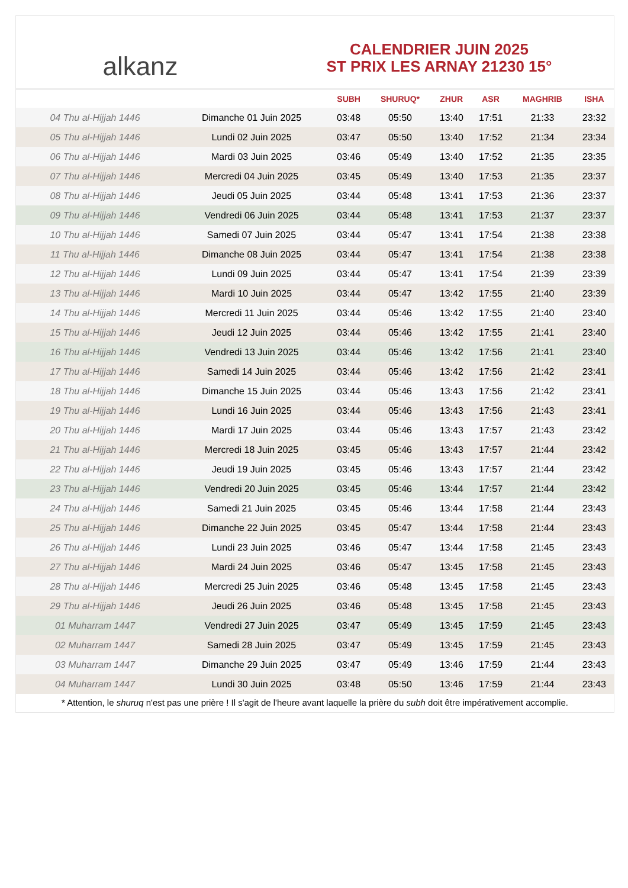alkanz
CALENDRIER JUIN 2025
ST PRIX LES ARNAY 21230 15°
| | | SUBH | SHURUQ* | ZHUR | ASR | MAGHRIB | ISHA |
| --- | --- | --- | --- | --- | --- | --- | --- |
| 04 Thu al-Hijjah 1446 | Dimanche 01 Juin 2025 | 03:48 | 05:50 | 13:40 | 17:51 | 21:33 | 23:32 |
| 05 Thu al-Hijjah 1446 | Lundi 02 Juin 2025 | 03:47 | 05:50 | 13:40 | 17:52 | 21:34 | 23:34 |
| 06 Thu al-Hijjah 1446 | Mardi 03 Juin 2025 | 03:46 | 05:49 | 13:40 | 17:52 | 21:35 | 23:35 |
| 07 Thu al-Hijjah 1446 | Mercredi 04 Juin 2025 | 03:45 | 05:49 | 13:40 | 17:53 | 21:35 | 23:37 |
| 08 Thu al-Hijjah 1446 | Jeudi 05 Juin 2025 | 03:44 | 05:48 | 13:41 | 17:53 | 21:36 | 23:37 |
| 09 Thu al-Hijjah 1446 | Vendredi 06 Juin 2025 | 03:44 | 05:48 | 13:41 | 17:53 | 21:37 | 23:37 |
| 10 Thu al-Hijjah 1446 | Samedi 07 Juin 2025 | 03:44 | 05:47 | 13:41 | 17:54 | 21:38 | 23:38 |
| 11 Thu al-Hijjah 1446 | Dimanche 08 Juin 2025 | 03:44 | 05:47 | 13:41 | 17:54 | 21:38 | 23:38 |
| 12 Thu al-Hijjah 1446 | Lundi 09 Juin 2025 | 03:44 | 05:47 | 13:41 | 17:54 | 21:39 | 23:39 |
| 13 Thu al-Hijjah 1446 | Mardi 10 Juin 2025 | 03:44 | 05:47 | 13:42 | 17:55 | 21:40 | 23:39 |
| 14 Thu al-Hijjah 1446 | Mercredi 11 Juin 2025 | 03:44 | 05:46 | 13:42 | 17:55 | 21:40 | 23:40 |
| 15 Thu al-Hijjah 1446 | Jeudi 12 Juin 2025 | 03:44 | 05:46 | 13:42 | 17:55 | 21:41 | 23:40 |
| 16 Thu al-Hijjah 1446 | Vendredi 13 Juin 2025 | 03:44 | 05:46 | 13:42 | 17:56 | 21:41 | 23:40 |
| 17 Thu al-Hijjah 1446 | Samedi 14 Juin 2025 | 03:44 | 05:46 | 13:42 | 17:56 | 21:42 | 23:41 |
| 18 Thu al-Hijjah 1446 | Dimanche 15 Juin 2025 | 03:44 | 05:46 | 13:43 | 17:56 | 21:42 | 23:41 |
| 19 Thu al-Hijjah 1446 | Lundi 16 Juin 2025 | 03:44 | 05:46 | 13:43 | 17:56 | 21:43 | 23:41 |
| 20 Thu al-Hijjah 1446 | Mardi 17 Juin 2025 | 03:44 | 05:46 | 13:43 | 17:57 | 21:43 | 23:42 |
| 21 Thu al-Hijjah 1446 | Mercredi 18 Juin 2025 | 03:45 | 05:46 | 13:43 | 17:57 | 21:44 | 23:42 |
| 22 Thu al-Hijjah 1446 | Jeudi 19 Juin 2025 | 03:45 | 05:46 | 13:43 | 17:57 | 21:44 | 23:42 |
| 23 Thu al-Hijjah 1446 | Vendredi 20 Juin 2025 | 03:45 | 05:46 | 13:44 | 17:57 | 21:44 | 23:42 |
| 24 Thu al-Hijjah 1446 | Samedi 21 Juin 2025 | 03:45 | 05:46 | 13:44 | 17:58 | 21:44 | 23:43 |
| 25 Thu al-Hijjah 1446 | Dimanche 22 Juin 2025 | 03:45 | 05:47 | 13:44 | 17:58 | 21:44 | 23:43 |
| 26 Thu al-Hijjah 1446 | Lundi 23 Juin 2025 | 03:46 | 05:47 | 13:44 | 17:58 | 21:45 | 23:43 |
| 27 Thu al-Hijjah 1446 | Mardi 24 Juin 2025 | 03:46 | 05:47 | 13:45 | 17:58 | 21:45 | 23:43 |
| 28 Thu al-Hijjah 1446 | Mercredi 25 Juin 2025 | 03:46 | 05:48 | 13:45 | 17:58 | 21:45 | 23:43 |
| 29 Thu al-Hijjah 1446 | Jeudi 26 Juin 2025 | 03:46 | 05:48 | 13:45 | 17:58 | 21:45 | 23:43 |
| 01 Muharram 1447 | Vendredi 27 Juin 2025 | 03:47 | 05:49 | 13:45 | 17:59 | 21:45 | 23:43 |
| 02 Muharram 1447 | Samedi 28 Juin 2025 | 03:47 | 05:49 | 13:45 | 17:59 | 21:45 | 23:43 |
| 03 Muharram 1447 | Dimanche 29 Juin 2025 | 03:47 | 05:49 | 13:46 | 17:59 | 21:44 | 23:43 |
| 04 Muharram 1447 | Lundi 30 Juin 2025 | 03:48 | 05:50 | 13:46 | 17:59 | 21:44 | 23:43 |
* Attention, le shuruq n'est pas une prière ! Il s'agit de l'heure avant laquelle la prière du subh doit être impérativement accomplie.